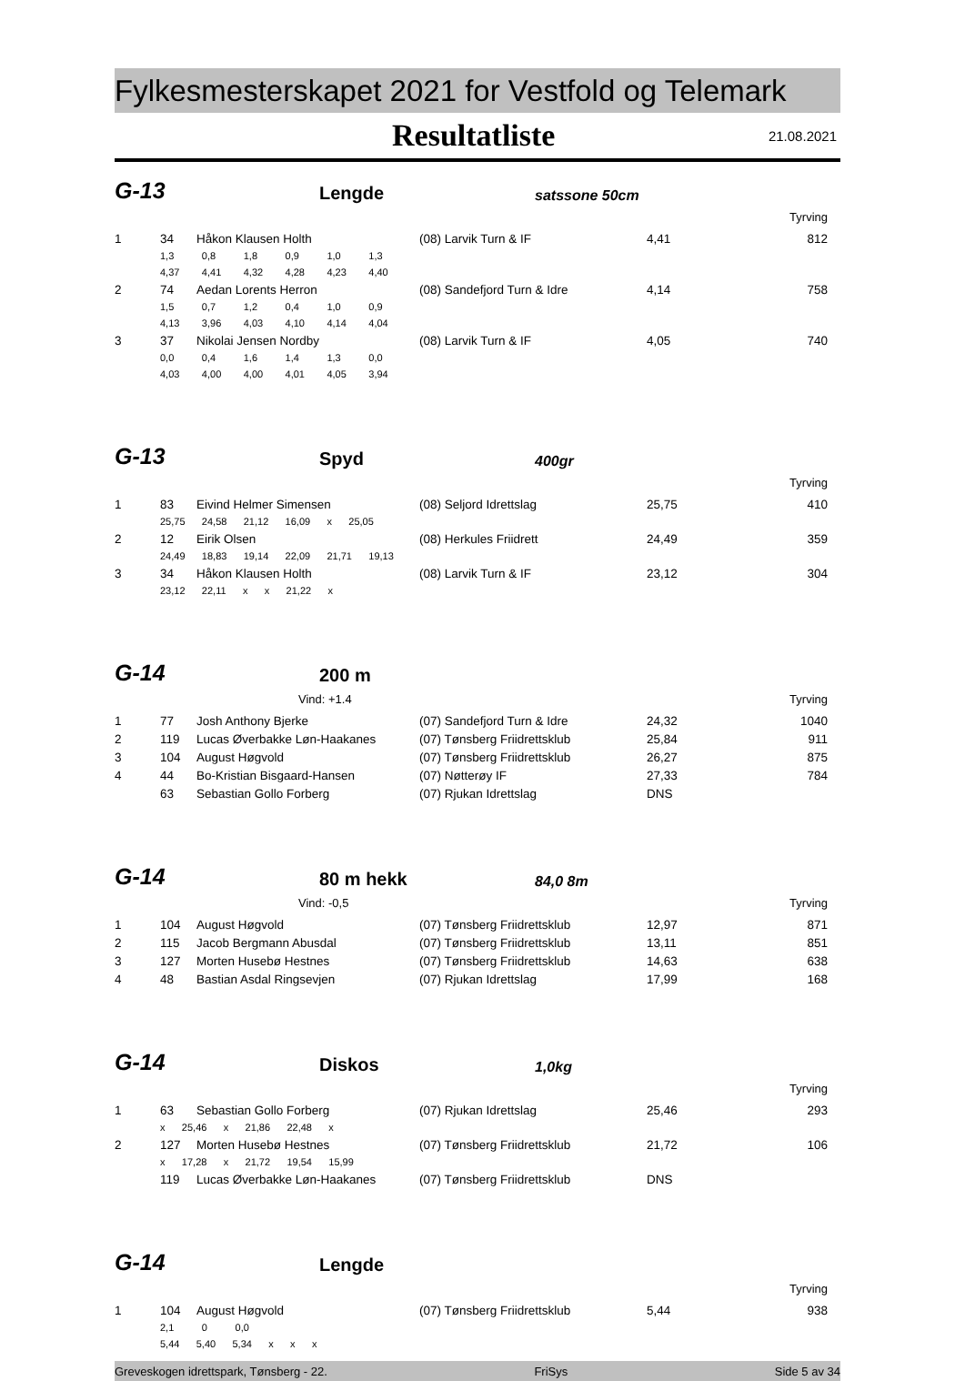Fylkesmesterskapet 2021 for Vestfold og Telemark
Resultatliste 21.08.2021
G-13
Lengde
satssone 50cm
Tyrving
| 1 | 34 | Håkon Klausen Holth | (08) Larvik Turn & IF | 4,41 | 812 |
| | 1,3 0,8 1,8 0,9 1,0 1,3 | | | | |
| | 4,37 4,41 4,32 4,28 4,23 4,40 | | | | |
| 2 | 74 | Aedan Lorents Herron | (08) Sandefjord Turn & Idre | 4,14 | 758 |
| | 1,5 0,7 1,2 0,4 1,0 0,9 | | | | |
| | 4,13 3,96 4,03 4,10 4,14 4,04 | | | | |
| 3 | 37 | Nikolai Jensen Nordby | (08) Larvik Turn & IF | 4,05 | 740 |
| | 0,0 0,4 1,6 1,4 1,3 0,0 | | | | |
| | 4,03 4,00 4,00 4,01 4,05 3,94 | | | | |
G-13
Spyd
400gr
Tyrving
| 1 | 83 | Eivind Helmer Simensen | (08) Seljord Idrettslag | 25,75 | 410 |
| | 25,75 24,58 21,12 16,09 x 25,05 | | | | |
| 2 | 12 | Eirik Olsen | (08) Herkules Friidrett | 24,49 | 359 |
| | 24,49 18,83 19,14 22,09 21,71 19,13 | | | | |
| 3 | 34 | Håkon Klausen Holth | (08) Larvik Turn & IF | 23,12 | 304 |
| | 23,12 22,11 x x 21,22 x | | | | |
G-14
200 m
Vind: +1.4 Tyrving
| 1 | 77 | Josh Anthony Bjerke | (07) Sandefjord Turn & Idre | 24,32 | 1040 |
| 2 | 119 | Lucas Øverbakke Løn-Haakanes | (07) Tønsberg Friidrettsklub | 25,84 | 911 |
| 3 | 104 | August Høgvold | (07) Tønsberg Friidrettsklub | 26,27 | 875 |
| 4 | 44 | Bo-Kristian Bisgaard-Hansen | (07) Nøtterøy IF | 27,33 | 784 |
| | 63 | Sebastian Gollo Forberg | (07) Rjukan Idrettslag | DNS | |
G-14
80 m hekk
84,0 8m
Vind: -0,5 Tyrving
| 1 | 104 | August Høgvold | (07) Tønsberg Friidrettsklub | 12,97 | 871 |
| 2 | 115 | Jacob Bergmann Abusdal | (07) Tønsberg Friidrettsklub | 13,11 | 851 |
| 3 | 127 | Morten Husebø Hestnes | (07) Tønsberg Friidrettsklub | 14,63 | 638 |
| 4 | 48 | Bastian Asdal Ringsevjen | (07) Rjukan Idrettslag | 17,99 | 168 |
G-14
Diskos
1,0kg
Tyrving
| 1 | 63 | Sebastian Gollo Forberg | (07) Rjukan Idrettslag | 25,46 | 293 |
| | x 25,46 x 21,86 22,48 x | | | | |
| 2 | 127 | Morten Husebø Hestnes | (07) Tønsberg Friidrettsklub | 21,72 | 106 |
| | x 17,28 x 21,72 19,54 15,99 | | | | |
| | 119 | Lucas Øverbakke Løn-Haakanes | (07) Tønsberg Friidrettsklub | DNS | |
G-14
Lengde
Tyrving
| 1 | 104 | August Høgvold | (07) Tønsberg Friidrettsklub | 5,44 | 938 |
| | 2,1 0 0,0 | | | | |
| | 5,44 5,40 5,34 x x x | | | | |
Greveskogen idrettspark, Tønsberg - 22. FriSys Side 5 av 34